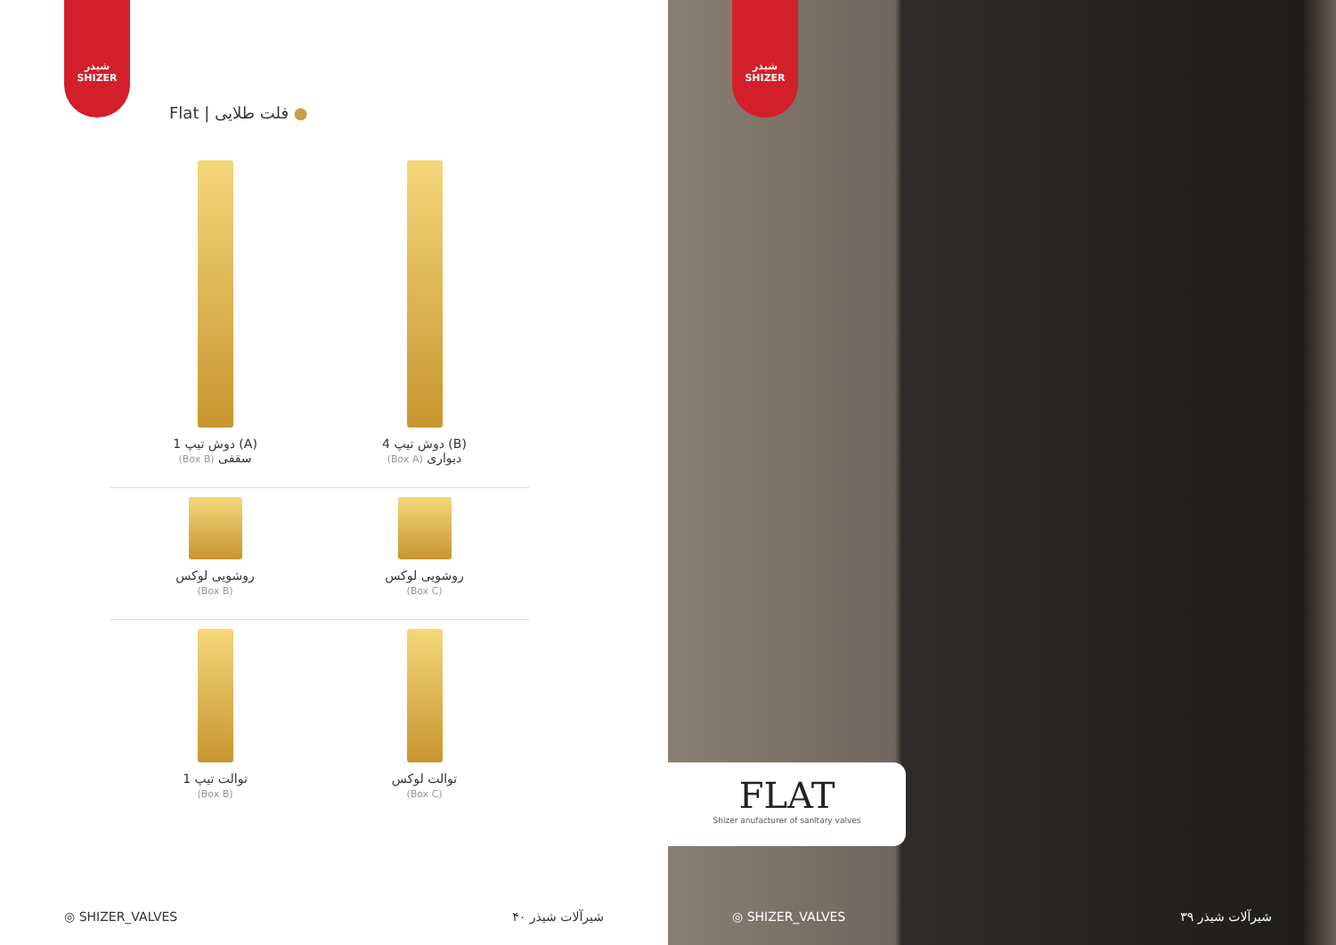شیذر
SHIZER
Flat | فلت طلایی ●
دوش تیپ 1 (A)
(Box B) سقفی
دوش تیپ 4 (B)
(Box A) دیواری
روشویی لوکس
(Box B)
روشویی لوکس
(Box C)
توالت تیپ 1
(Box B)
توالت لوکس
(Box C)
◎ SHIZER_VALVES شیرآلات شیذر ۴۰
شیذر
SHIZER
FLAT
Shizer anufacturer of sanltary valves
◎ SHIZER_VALVES شیرآلات شیذر ۳۹